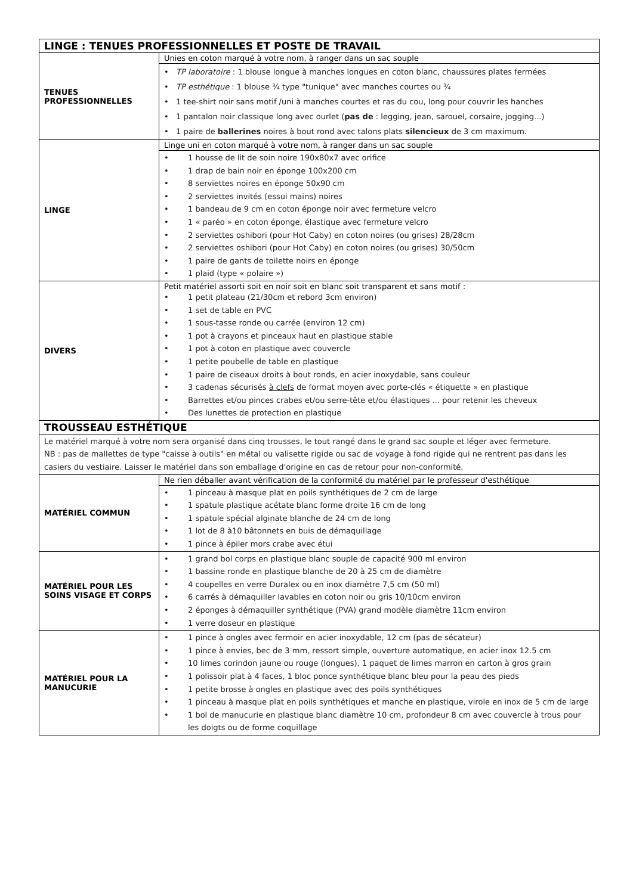| LINGE : TENUES PROFESSIONNELLES ET POSTE DE TRAVAIL | |
| --- | --- |
| TENUES PROFESSIONNELLES | Unies en coton marqué à votre nom, à ranger dans un sac souple |
| | • TP laboratoire : 1 blouse longue à manches longues en coton blanc, chaussures plates fermées • TP esthétique : 1 blouse ¾ type "tunique" avec manches courtes ou ¾ • 1 tee-shirt noir sans motif /uni à manches courtes et ras du cou, long pour couvrir les hanches • 1 pantalon noir classique long avec ourlet ( pas de : legging, jean, sarouel, corsaire, jogging...) • 1 paire de ballerines noires à bout rond avec talons plats silencieux de 3 cm maximum. |
| LINGE | Linge uni en coton marqué à votre nom, à ranger dans un sac souple |
| | • 1 housse de lit de soin noire 190x80x7 avec orifice • 1 drap de bain noir en éponge 100x200 cm • 8 serviettes noires en éponge 50x90 cm • 2 serviettes invités (essui mains) noires • 1 bandeau de 9 cm en coton éponge noir avec fermeture velcro • 1 « paréo » en coton éponge, élastique avec fermeture velcro • 2 serviettes oshibori (pour Hot Caby) en coton noires (ou grises) 28/28cm • 2 serviettes oshibori (pour Hot Caby) en coton noires (ou grises) 30/50cm • 1 paire de gants de toilette noirs en éponge • 1 plaid (type « polaire ») |
| DIVERS | Petit matériel assorti soit en noir soit en blanc soit transparent et sans motif : • 1 petit plateau (21/30cm et rebord 3cm environ) • 1 set de table en PVC • 1 sous-tasse ronde ou carrée (environ 12 cm) • 1 pot à crayons et pinceaux haut en plastique stable • 1 pot à coton en plastique avec couvercle • 1 petite poubelle de table en plastique • 1 paire de ciseaux droits à bout ronds, en acier inoxydable, sans couleur • 3 cadenas sécurisés à clefs de format moyen avec porte-clés « étiquette » en plastique • Barrettes et/ou pinces crabes et/ou serre-tête et/ou élastiques ... pour retenir les cheveux • Des lunettes de protection en plastique |
| TROUSSEAU ESTHÉTIQUE | |
| Le matériel marqué à votre nom sera organisé dans cinq trousses, le tout rangé dans le grand sac souple et léger avec fermeture. NB : pas de mallettes de type "caisse à outils" en métal ou valisette rigide ou sac de voyage à fond rigide qui ne rentrent pas dans les casiers du vestiaire. Laisser le matériel dans son emballage d'origine en cas de retour pour non-conformité. | |
| MATÉRIEL COMMUN | Ne rien déballer avant vérification de la conformité du matériel par le professeur d'esthétique |
| | • 1 pinceau à masque plat en poils synthétiques de 2 cm de large • 1 spatule plastique acétate blanc forme droite 16 cm de long • 1 spatule spécial alginate blanche de 24 cm de long • 1 lot de 8 à10 bâtonnets en buis de démaquillage • 1 pince à épiler mors crabe avec étui |
| MATÉRIEL POUR LES SOINS VISAGE ET CORPS | • 1 grand bol corps en plastique blanc souple de capacité 900 ml environ • 1 bassine ronde en plastique blanche de 20 à 25 cm de diamètre • 4 coupelles en verre Duralex ou en inox diamètre 7,5 cm (50 ml) • 6 carrés à démaquiller lavables en coton noir ou gris 10/10cm environ • 2 éponges à démaquiller synthétique (PVA) grand modèle diamètre 11cm environ • 1 verre doseur en plastique |
| MATÉRIEL POUR LA MANUCURIE | • 1 pince à ongles avec fermoir en acier inoxydable, 12 cm (pas de sécateur) • 1 pince à envies, bec de 3 mm, ressort simple, ouverture automatique, en acier inox 12.5 cm • 10 limes corindon jaune ou rouge (longues), 1 paquet de limes marron en carton à gros grain • 1 polissoir plat à 4 faces, 1 bloc ponce synthétique blanc bleu pour la peau des pieds • 1 petite brosse à ongles en plastique avec des poils synthétiques • 1 pinceau à masque plat en poils synthétiques et manche en plastique, virole en inox de 5 cm de large • 1 bol de manucurie en plastique blanc diamètre 10 cm, profondeur 8 cm avec couvercle à trous pour les doigts ou de forme coquillage |